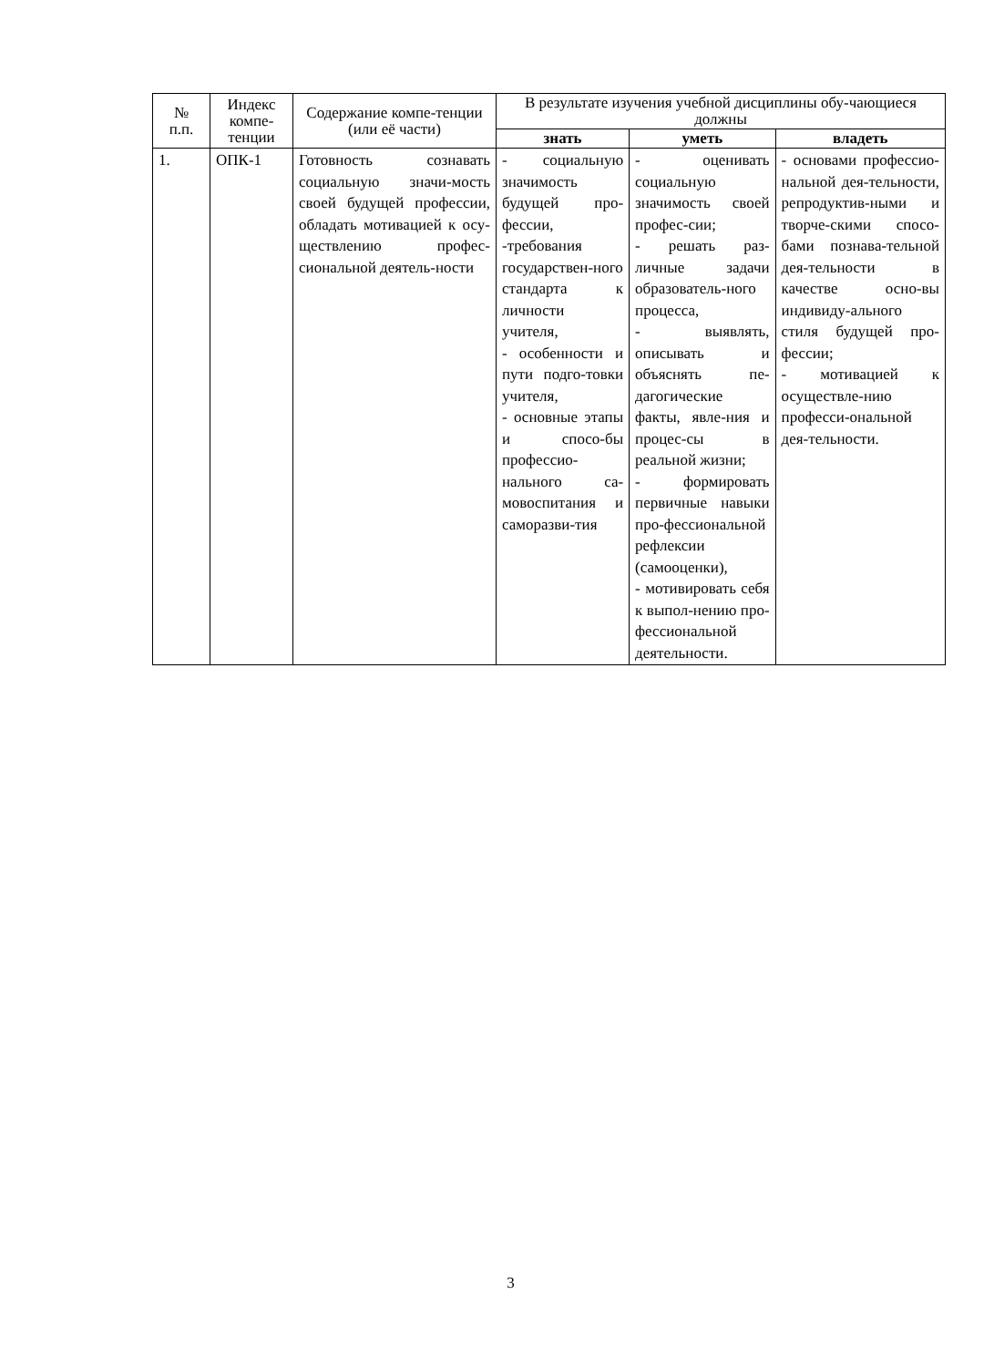| № п.п. | Индекс компе-тенции | Содержание компе-тенции (или её части) | В результате изучения учебной дисциплины обу-чающиеся должны | | |
| --- | --- | --- | --- | --- | --- |
| | | | знать | уметь | владеть |
| 1. | ОПК-1 | Готовность сознавать социальную значи-мость своей будущей профессии, обладать мотивацией к осу-ществлению профес-сиональной деятель-ности | - социальную значимость будущей про-фессии, -требования государствен-ного стандарта к личности учителя, - особенности и пути подго-товки учителя, - основные этапы и спосо-бы профессио-нального са-мовоспитания и саморазви-тия | - оценивать социальную значимость своей профес-сии; - решать раз-личные задачи образователь-ного процесса, - выявлять, описывать и объяснять пе-дагогические факты, явле-ния и процес-сы в реальной жизни; - формировать первичные навыки про-фессиональной рефлексии (самооценки), - мотивировать себя к выпол-нению про-фессиональной деятельности. | - основами профессио-нальной дея-тельности, репродуктив-ными и творче-скими спосо-бами познава-тельной дея-тельности в качестве осно-вы индивиду-ального стиля будущей про-фессии; - мотивацией к осуществле-нию професси-ональной дея-тельности. |
3